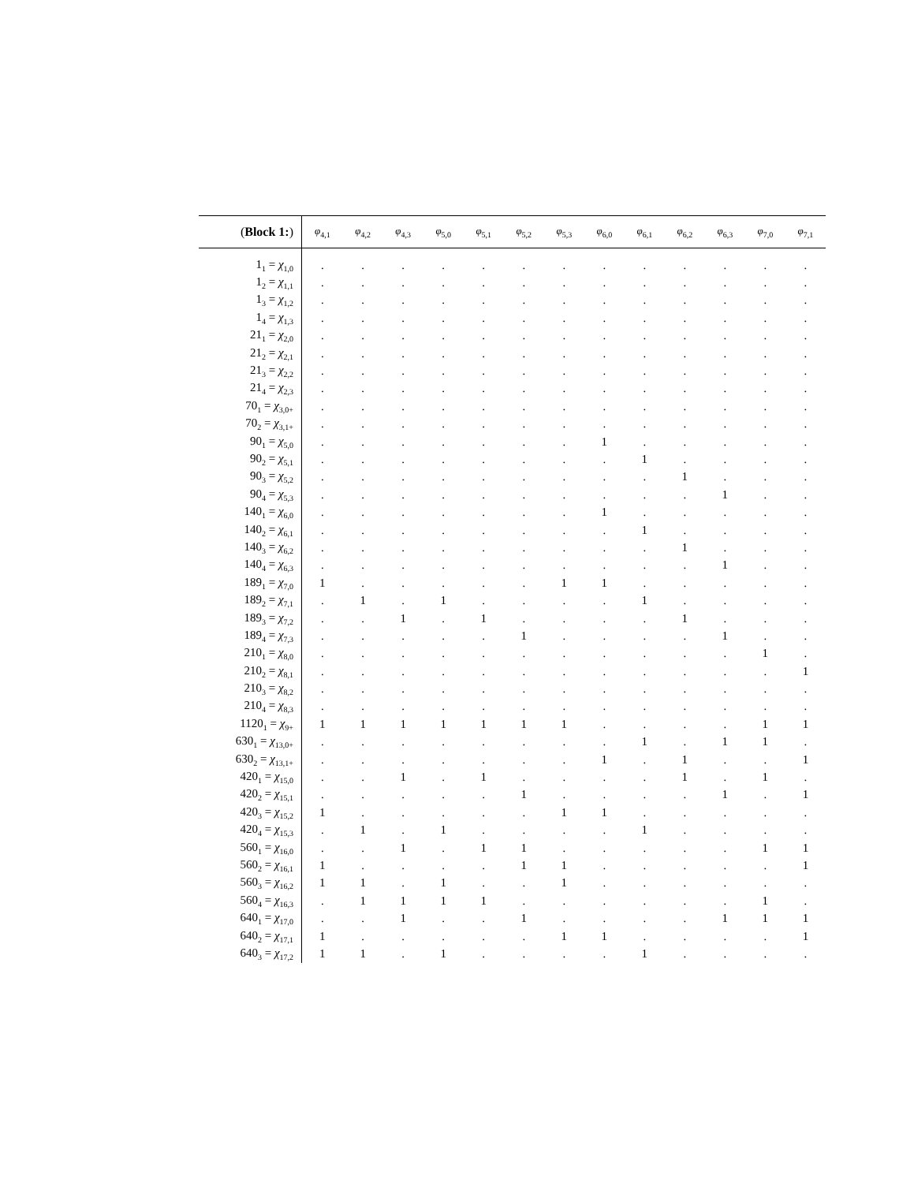| ( Block 1: ) | φ<sub>4,1</sub> | φ<sub>4,2</sub> | φ<sub>4,3</sub> | φ<sub>5,0</sub> | φ<sub>5,1</sub> | φ<sub>5,2</sub> | φ<sub>5,3</sub> | φ<sub>6,0</sub> | φ<sub>6,1</sub> | φ<sub>6,2</sub> | φ<sub>6,3</sub> | φ<sub>7,0</sub> | φ<sub>7,1</sub> |
| --- | --- | --- | --- | --- | --- | --- | --- | --- | --- | --- | --- | --- | --- |
| 1<sub>1</sub> = χ<sub>1,0</sub> | . | . | . | . | . | . | . | . | . | . | . | . | . |
| 1<sub>2</sub> = χ<sub>1,1</sub> | . | . | . | . | . | . | . | . | . | . | . | . | . |
| 1<sub>3</sub> = χ<sub>1,2</sub> | . | . | . | . | . | . | . | . | . | . | . | . | . |
| 1<sub>4</sub> = χ<sub>1,3</sub> | . | . | . | . | . | . | . | . | . | . | . | . | . |
| 21<sub>1</sub> = χ<sub>2,0</sub> | . | . | . | . | . | . | . | . | . | . | . | . | . |
| 21<sub>2</sub> = χ<sub>2,1</sub> | . | . | . | . | . | . | . | . | . | . | . | . | . |
| 21<sub>3</sub> = χ<sub>2,2</sub> | . | . | . | . | . | . | . | . | . | . | . | . | . |
| 21<sub>4</sub> = χ<sub>2,3</sub> | . | . | . | . | . | . | . | . | . | . | . | . | . |
| 70<sub>1</sub> = χ<sub>3,0+</sub> | . | . | . | . | . | . | . | . | . | . | . | . | . |
| 70<sub>2</sub> = χ<sub>3,1+</sub> | . | . | . | . | . | . | . | . | . | . | . | . | . |
| 90<sub>1</sub> = χ<sub>5,0</sub> | . | . | . | . | . | . | . | 1 | . | . | . | . | . |
| 90<sub>2</sub> = χ<sub>5,1</sub> | . | . | . | . | . | . | . | . | 1 | . | . | . | . |
| 90<sub>3</sub> = χ<sub>5,2</sub> | . | . | . | . | . | . | . | . | . | 1 | . | . | . |
| 90<sub>4</sub> = χ<sub>5,3</sub> | . | . | . | . | . | . | . | . | . | . | 1 | . | . |
| 140<sub>1</sub> = χ<sub>6,0</sub> | . | . | . | . | . | . | . | 1 | . | . | . | . | . |
| 140<sub>2</sub> = χ<sub>6,1</sub> | . | . | . | . | . | . | . | . | 1 | . | . | . | . |
| 140<sub>3</sub> = χ<sub>6,2</sub> | . | . | . | . | . | . | . | . | . | 1 | . | . | . |
| 140<sub>4</sub> = χ<sub>6,3</sub> | . | . | . | . | . | . | . | . | . | . | 1 | . | . |
| 189<sub>1</sub> = χ<sub>7,0</sub> | 1 | . | . | . | . | . | 1 | 1 | . | . | . | . | . |
| 189<sub>2</sub> = χ<sub>7,1</sub> | . | 1 | . | 1 | . | . | . | . | 1 | . | . | . | . |
| 189<sub>3</sub> = χ<sub>7,2</sub> | . | . | 1 | . | 1 | . | . | . | . | 1 | . | . | . |
| 189<sub>4</sub> = χ<sub>7,3</sub> | . | . | . | . | . | 1 | . | . | . | . | 1 | . | . |
| 210<sub>1</sub> = χ<sub>8,0</sub> | . | . | . | . | . | . | . | . | . | . | . | 1 | . |
| 210<sub>2</sub> = χ<sub>8,1</sub> | . | . | . | . | . | . | . | . | . | . | . | . | 1 |
| 210<sub>3</sub> = χ<sub>8,2</sub> | . | . | . | . | . | . | . | . | . | . | . | . | . |
| 210<sub>4</sub> = χ<sub>8,3</sub> | . | . | . | . | . | . | . | . | . | . | . | . | . |
| 1120<sub>1</sub> = χ<sub>9+</sub> | 1 | 1 | 1 | 1 | 1 | 1 | 1 | . | . | . | . | 1 | 1 |
| 630<sub>1</sub> = χ<sub>13,0+</sub> | . | . | . | . | . | . | . | . | 1 | . | 1 | 1 | . |
| 630<sub>2</sub> = χ<sub>13,1+</sub> | . | . | . | . | . | . | . | 1 | . | 1 | . | . | 1 |
| 420<sub>1</sub> = χ<sub>15,0</sub> | . | . | 1 | . | 1 | . | . | . | . | 1 | . | 1 | . |
| 420<sub>2</sub> = χ<sub>15,1</sub> | . | . | . | . | . | 1 | . | . | . | . | 1 | . | 1 |
| 420<sub>3</sub> = χ<sub>15,2</sub> | 1 | . | . | . | . | . | 1 | 1 | . | . | . | . | . |
| 420<sub>4</sub> = χ<sub>15,3</sub> | . | 1 | . | 1 | . | . | . | . | 1 | . | . | . | . |
| 560<sub>1</sub> = χ<sub>16,0</sub> | . | . | 1 | . | 1 | 1 | . | . | . | . | . | 1 | 1 |
| 560<sub>2</sub> = χ<sub>16,1</sub> | 1 | . | . | . | . | 1 | 1 | . | . | . | . | . | 1 |
| 560<sub>3</sub> = χ<sub>16,2</sub> | 1 | 1 | . | 1 | . | . | 1 | . | . | . | . | . | . |
| 560<sub>4</sub> = χ<sub>16,3</sub> | . | 1 | 1 | 1 | 1 | . | . | . | . | . | . | 1 | . |
| 640<sub>1</sub> = χ<sub>17,0</sub> | . | . | 1 | . | . | 1 | . | . | . | . | 1 | 1 | 1 |
| 640<sub>2</sub> = χ<sub>17,1</sub> | 1 | . | . | . | . | . | 1 | 1 | . | . | . | . | 1 |
| 640<sub>3</sub> = χ<sub>17,2</sub> | 1 | 1 | . | 1 | . | . | . | . | 1 | . | . | . | . |